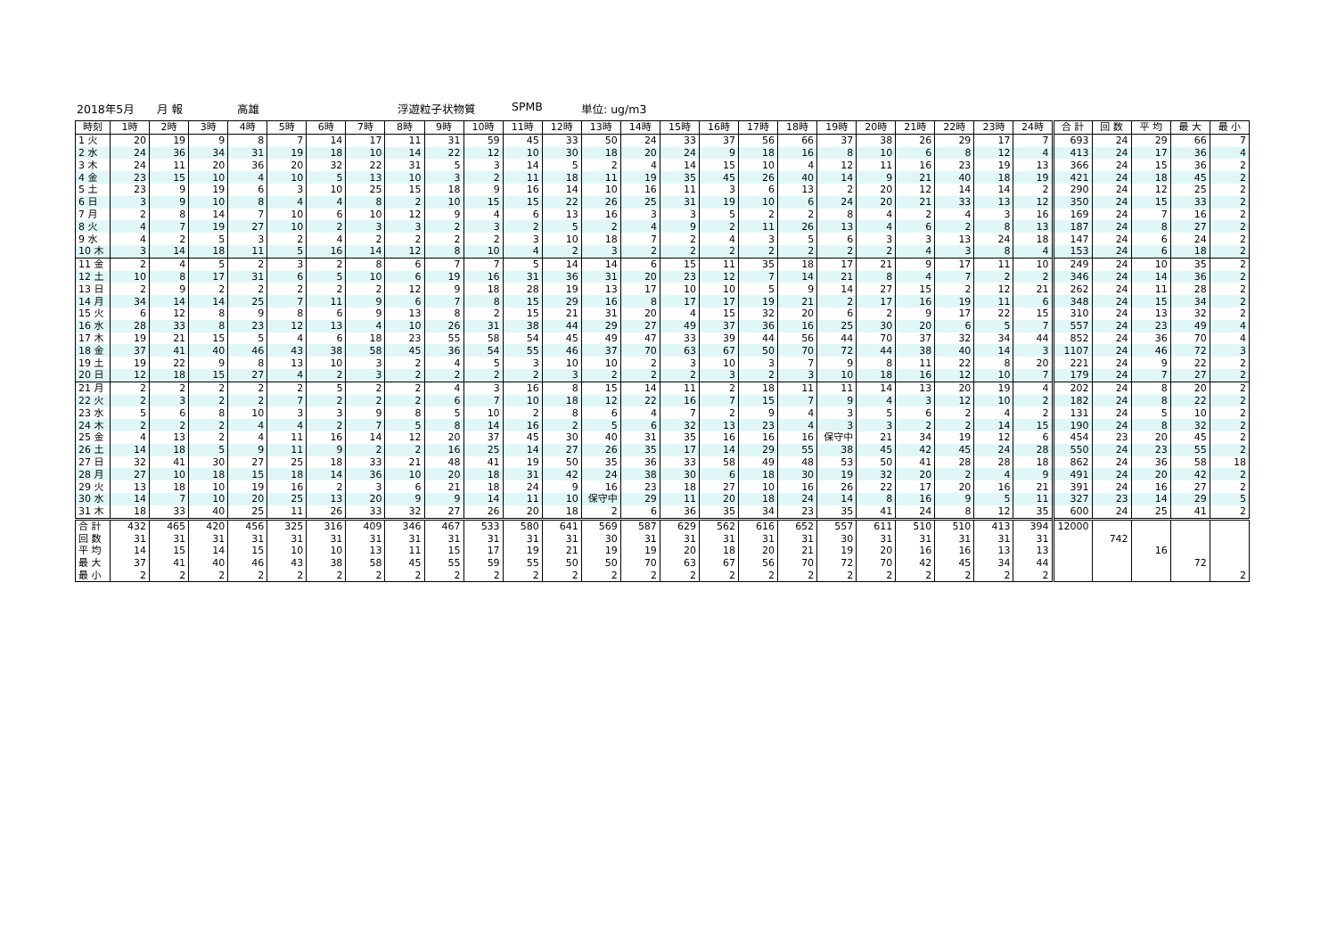2018年5月 月 報 高雄 浮遊粒子状物質 SPMB 単位: ug/m3
| 時刻 | 1時 | 2時 | 3時 | 4時 | 5時 | 6時 | 7時 | 8時 | 9時 | 10時 | 11時 | 12時 | 13時 | 14時 | 15時 | 16時 | 17時 | 18時 | 19時 | 20時 | 21時 | 22時 | 23時 | 24時 | 合 計 | 回 数 | 平 均 | 最 大 | 最 小 |
| --- | --- | --- | --- | --- | --- | --- | --- | --- | --- | --- | --- | --- | --- | --- | --- | --- | --- | --- | --- | --- | --- | --- | --- | --- | --- | --- | --- | --- | --- |
| 1 火 | 20 | 19 | 9 | 8 | 7 | 14 | 17 | 11 | 31 | 59 | 45 | 33 | 50 | 24 | 33 | 37 | 56 | 66 | 37 | 38 | 26 | 29 | 17 | 7 | 693 | 24 | 29 | 66 | 7 |
| 2 水 | 24 | 36 | 34 | 31 | 19 | 18 | 10 | 14 | 22 | 12 | 10 | 30 | 18 | 20 | 24 | 9 | 18 | 16 | 8 | 10 | 6 | 8 | 12 | 4 | 413 | 24 | 17 | 36 | 4 |
| 3 木 | 24 | 11 | 20 | 36 | 20 | 32 | 22 | 31 | 5 | 3 | 14 | 5 | 2 | 4 | 14 | 15 | 10 | 4 | 12 | 11 | 16 | 23 | 19 | 13 | 366 | 24 | 15 | 36 | 2 |
| 4 金 | 23 | 15 | 10 | 4 | 10 | 5 | 13 | 10 | 3 | 2 | 11 | 18 | 11 | 19 | 35 | 45 | 26 | 40 | 14 | 9 | 21 | 40 | 18 | 19 | 421 | 24 | 18 | 45 | 2 |
| 5 土 | 23 | 9 | 19 | 6 | 3 | 10 | 25 | 15 | 18 | 9 | 16 | 14 | 10 | 16 | 11 | 3 | 6 | 13 | 2 | 20 | 12 | 14 | 14 | 2 | 290 | 24 | 12 | 25 | 2 |
| 6 日 | 3 | 9 | 10 | 8 | 4 | 4 | 8 | 2 | 10 | 15 | 15 | 22 | 26 | 25 | 31 | 19 | 10 | 6 | 24 | 20 | 21 | 33 | 13 | 12 | 350 | 24 | 15 | 33 | 2 |
| 7 月 | 2 | 8 | 14 | 7 | 10 | 6 | 10 | 12 | 9 | 4 | 6 | 13 | 16 | 3 | 3 | 5 | 2 | 2 | 8 | 4 | 2 | 4 | 3 | 16 | 169 | 24 | 7 | 16 | 2 |
| 8 火 | 4 | 7 | 19 | 27 | 10 | 2 | 3 | 3 | 2 | 3 | 2 | 5 | 2 | 4 | 9 | 2 | 11 | 26 | 13 | 4 | 6 | 2 | 8 | 13 | 187 | 24 | 8 | 27 | 2 |
| 9 水 | 4 | 2 | 5 | 3 | 2 | 4 | 2 | 2 | 2 | 2 | 3 | 10 | 18 | 7 | 2 | 4 | 3 | 5 | 6 | 3 | 3 | 13 | 24 | 18 | 147 | 24 | 6 | 24 | 2 |
| 10 木 | 3 | 14 | 18 | 11 | 5 | 16 | 14 | 12 | 8 | 10 | 4 | 2 | 3 | 2 | 2 | 2 | 2 | 2 | 2 | 2 | 4 | 3 | 8 | 4 | 153 | 24 | 6 | 18 | 2 |
| 11 金 | 2 | 4 | 5 | 2 | 3 | 2 | 8 | 6 | 7 | 7 | 5 | 14 | 14 | 6 | 15 | 11 | 35 | 18 | 17 | 21 | 9 | 17 | 11 | 10 | 249 | 24 | 10 | 35 | 2 |
| 12 土 | 10 | 8 | 17 | 31 | 6 | 5 | 10 | 6 | 19 | 16 | 31 | 36 | 31 | 20 | 23 | 12 | 7 | 14 | 21 | 8 | 4 | 7 | 2 | 2 | 346 | 24 | 14 | 36 | 2 |
| 13 日 | 2 | 9 | 2 | 2 | 2 | 2 | 2 | 12 | 9 | 18 | 28 | 19 | 13 | 17 | 10 | 10 | 5 | 9 | 14 | 27 | 15 | 2 | 12 | 21 | 262 | 24 | 11 | 28 | 2 |
| 14 月 | 34 | 14 | 14 | 25 | 7 | 11 | 9 | 6 | 7 | 8 | 15 | 29 | 16 | 8 | 17 | 17 | 19 | 21 | 2 | 17 | 16 | 19 | 11 | 6 | 348 | 24 | 15 | 34 | 2 |
| 15 火 | 6 | 12 | 8 | 9 | 8 | 6 | 9 | 13 | 8 | 2 | 15 | 21 | 31 | 20 | 4 | 15 | 32 | 20 | 6 | 2 | 9 | 17 | 22 | 15 | 310 | 24 | 13 | 32 | 2 |
| 16 水 | 28 | 33 | 8 | 23 | 12 | 13 | 4 | 10 | 26 | 31 | 38 | 44 | 29 | 27 | 49 | 37 | 36 | 16 | 25 | 30 | 20 | 6 | 5 | 7 | 557 | 24 | 23 | 49 | 4 |
| 17 木 | 19 | 21 | 15 | 5 | 4 | 6 | 18 | 23 | 55 | 58 | 54 | 45 | 49 | 47 | 33 | 39 | 44 | 56 | 44 | 70 | 37 | 32 | 34 | 44 | 852 | 24 | 36 | 70 | 4 |
| 18 金 | 37 | 41 | 40 | 46 | 43 | 38 | 58 | 45 | 36 | 54 | 55 | 46 | 37 | 70 | 63 | 67 | 50 | 70 | 72 | 44 | 38 | 40 | 14 | 3 | 1107 | 24 | 46 | 72 | 3 |
| 19 土 | 19 | 22 | 9 | 8 | 13 | 10 | 3 | 2 | 4 | 5 | 3 | 10 | 10 | 2 | 3 | 10 | 3 | 7 | 9 | 8 | 11 | 22 | 8 | 20 | 221 | 24 | 9 | 22 | 2 |
| 20 日 | 12 | 18 | 15 | 27 | 4 | 2 | 3 | 2 | 2 | 2 | 2 | 3 | 2 | 2 | 2 | 3 | 2 | 3 | 10 | 18 | 16 | 12 | 10 | 7 | 179 | 24 | 7 | 27 | 2 |
| 21 月 | 2 | 2 | 2 | 2 | 2 | 5 | 2 | 2 | 4 | 3 | 16 | 8 | 15 | 14 | 11 | 2 | 18 | 11 | 11 | 14 | 13 | 20 | 19 | 4 | 202 | 24 | 8 | 20 | 2 |
| 22 火 | 2 | 3 | 2 | 2 | 7 | 2 | 2 | 2 | 6 | 7 | 10 | 18 | 12 | 22 | 16 | 7 | 15 | 7 | 9 | 4 | 3 | 12 | 10 | 2 | 182 | 24 | 8 | 22 | 2 |
| 23 水 | 5 | 6 | 8 | 10 | 3 | 3 | 9 | 8 | 5 | 10 | 2 | 8 | 6 | 4 | 7 | 2 | 9 | 4 | 3 | 5 | 6 | 2 | 4 | 2 | 131 | 24 | 5 | 10 | 2 |
| 24 木 | 2 | 2 | 2 | 4 | 4 | 2 | 7 | 5 | 8 | 14 | 16 | 2 | 5 | 6 | 32 | 13 | 23 | 4 | 3 | 3 | 2 | 2 | 14 | 15 | 190 | 24 | 8 | 32 | 2 |
| 25 金 | 4 | 13 | 2 | 4 | 11 | 16 | 14 | 12 | 20 | 37 | 45 | 30 | 40 | 31 | 35 | 16 | 16 | 16 | 保守中 | 21 | 34 | 19 | 12 | 6 | 454 | 23 | 20 | 45 | 2 |
| 26 土 | 14 | 18 | 5 | 9 | 11 | 9 | 2 | 2 | 16 | 25 | 14 | 27 | 26 | 35 | 17 | 14 | 29 | 55 | 38 | 45 | 42 | 45 | 24 | 28 | 550 | 24 | 23 | 55 | 2 |
| 27 日 | 32 | 41 | 30 | 27 | 25 | 18 | 33 | 21 | 48 | 41 | 19 | 50 | 35 | 36 | 33 | 58 | 49 | 48 | 53 | 50 | 41 | 28 | 28 | 18 | 862 | 24 | 36 | 58 | 18 |
| 28 月 | 27 | 10 | 18 | 15 | 18 | 14 | 36 | 10 | 20 | 18 | 31 | 42 | 24 | 38 | 30 | 6 | 18 | 30 | 19 | 32 | 20 | 2 | 4 | 9 | 491 | 24 | 20 | 42 | 2 |
| 29 火 | 13 | 18 | 10 | 19 | 16 | 2 | 3 | 6 | 21 | 18 | 24 | 9 | 16 | 23 | 18 | 27 | 10 | 16 | 26 | 22 | 17 | 20 | 16 | 21 | 391 | 24 | 16 | 27 | 2 |
| 30 水 | 14 | 7 | 10 | 20 | 25 | 13 | 20 | 9 | 9 | 14 | 11 | 10 | 保守中 | 29 | 11 | 20 | 18 | 24 | 14 | 8 | 16 | 9 | 5 | 11 | 327 | 23 | 14 | 29 | 5 |
| 31 木 | 18 | 33 | 40 | 25 | 11 | 26 | 33 | 32 | 27 | 26 | 20 | 18 | 2 | 6 | 36 | 35 | 34 | 23 | 35 | 41 | 24 | 8 | 12 | 35 | 600 | 24 | 25 | 41 | 2 |
| 合 計 | 432 | 465 | 420 | 456 | 325 | 316 | 409 | 346 | 467 | 533 | 580 | 641 | 569 | 587 | 629 | 562 | 616 | 652 | 557 | 611 | 510 | 510 | 413 | 394 | 12000 | | | | |
| 回 数 | 31 | 31 | 31 | 31 | 31 | 31 | 31 | 31 | 31 | 31 | 31 | 31 | 30 | 31 | 31 | 31 | 31 | 31 | 30 | 31 | 31 | 31 | 31 | 31 | | 742 | | | |
| 平 均 | 14 | 15 | 14 | 15 | 10 | 10 | 13 | 11 | 15 | 17 | 19 | 21 | 19 | 19 | 20 | 18 | 20 | 21 | 19 | 20 | 16 | 16 | 13 | 13 | | | 16 | | |
| 最 大 | 37 | 41 | 40 | 46 | 43 | 38 | 58 | 45 | 55 | 59 | 55 | 50 | 50 | 70 | 63 | 67 | 56 | 70 | 72 | 70 | 42 | 45 | 34 | 44 | | | | 72 | |
| 最 小 | 2 | 2 | 2 | 2 | 2 | 2 | 2 | 2 | 2 | 2 | 2 | 2 | 2 | 2 | 2 | 2 | 2 | 2 | 2 | 2 | 2 | 2 | 2 | 2 | | | | | 2 |